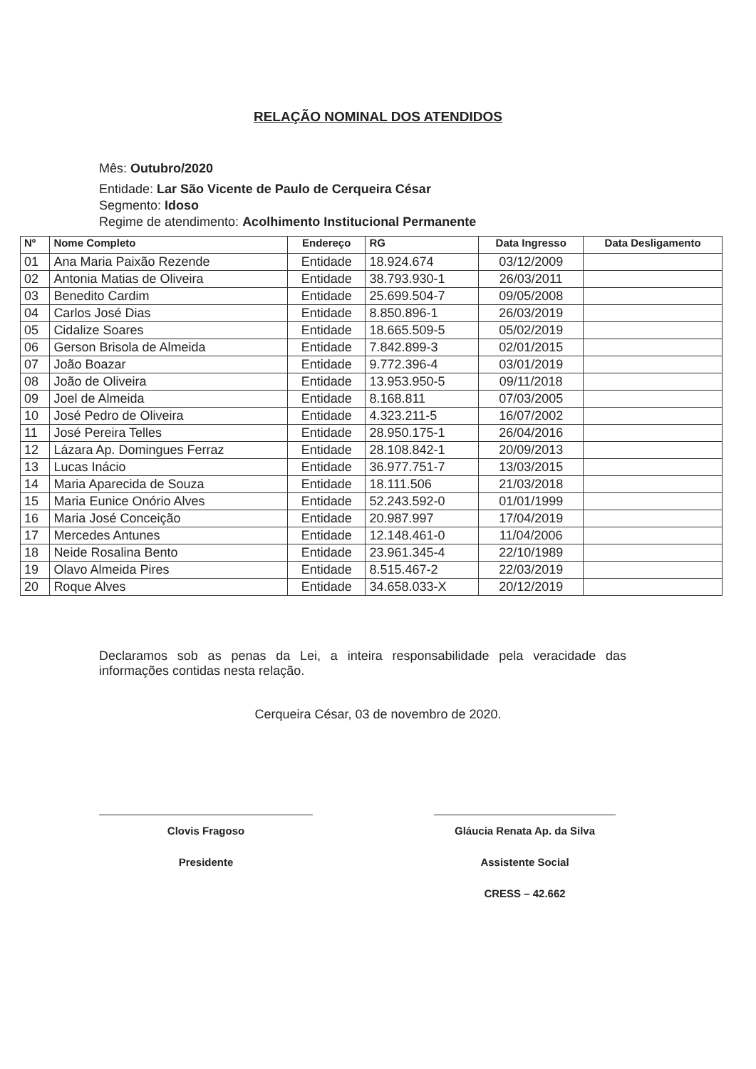RELAÇÃO NOMINAL DOS ATENDIDOS
Mês: Outubro/2020
Entidade: Lar São Vicente de Paulo de Cerqueira César
Segmento: Idoso
Regime de atendimento: Acolhimento Institucional Permanente
| Nº | Nome Completo | Endereço | RG | Data Ingresso | Data Desligamento |
| --- | --- | --- | --- | --- | --- |
| 01 | Ana Maria Paixão Rezende | Entidade | 18.924.674 | 03/12/2009 | |
| 02 | Antonia Matias de Oliveira | Entidade | 38.793.930-1 | 26/03/2011 | |
| 03 | Benedito Cardim | Entidade | 25.699.504-7 | 09/05/2008 | |
| 04 | Carlos José Dias | Entidade | 8.850.896-1 | 26/03/2019 | |
| 05 | Cidalize Soares | Entidade | 18.665.509-5 | 05/02/2019 | |
| 06 | Gerson Brisola de Almeida | Entidade | 7.842.899-3 | 02/01/2015 | |
| 07 | João Boazar | Entidade | 9.772.396-4 | 03/01/2019 | |
| 08 | João de Oliveira | Entidade | 13.953.950-5 | 09/11/2018 | |
| 09 | Joel de Almeida | Entidade | 8.168.811 | 07/03/2005 | |
| 10 | José Pedro de Oliveira | Entidade | 4.323.211-5 | 16/07/2002 | |
| 11 | José Pereira Telles | Entidade | 28.950.175-1 | 26/04/2016 | |
| 12 | Lázara Ap. Domingues Ferraz | Entidade | 28.108.842-1 | 20/09/2013 | |
| 13 | Lucas Inácio | Entidade | 36.977.751-7 | 13/03/2015 | |
| 14 | Maria Aparecida de Souza | Entidade | 18.111.506 | 21/03/2018 | |
| 15 | Maria Eunice Onório Alves | Entidade | 52.243.592-0 | 01/01/1999 | |
| 16 | Maria José Conceição | Entidade | 20.987.997 | 17/04/2019 | |
| 17 | Mercedes Antunes | Entidade | 12.148.461-0 | 11/04/2006 | |
| 18 | Neide Rosalina Bento | Entidade | 23.961.345-4 | 22/10/1989 | |
| 19 | Olavo Almeida Pires | Entidade | 8.515.467-2 | 22/03/2019 | |
| 20 | Roque Alves | Entidade | 34.658.033-X | 20/12/2019 | |
Declaramos sob as penas da Lei, a inteira responsabilidade pela veracidade das informações contidas nesta relação.
Cerqueira César, 03 de novembro de 2020.
Clovis Fragoso
Presidente
Gláucia Renata Ap. da Silva
Assistente Social
CRESS – 42.662